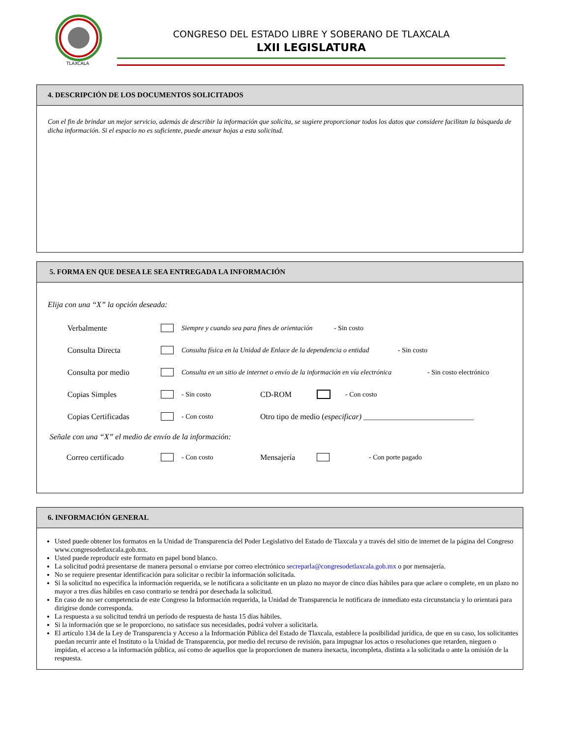TLAXCALA
CONGRESO DEL ESTADO LIBRE Y SOBERANO DE TLAXCALA
LXII LEGISLATURA
4. DESCRIPCIÓN DE LOS DOCUMENTOS SOLICITADOS
Con el fin de brindar un mejor servicio, además de describir la información que solicita, se sugiere proporcionar todos los datos que considere facilitan la búsqueda de dicha información. Si el espacio no es suficiente, puede anexar hojas a esta solicitud.
5. FORMA EN QUE DESEA LE SEA ENTREGADA LA INFORMACIÓN
Elija con una “X” la opción deseada:
Verbalmente Siempre y cuando sea para fines de orientación - Sin costo
Consulta Directa Consulta física en la Unidad de Enlace de la dependencia o entidad - Sin costo
Consulta por medio Consulta en un sitio de internet o envío de la información en vía electrónica - Sin costo electrónico
Copias Simples - Sin costo CD-ROM - Con costo
Copias Certificadas - Con costo Otro tipo de medio (especificar) ____________________________
Señale con una “X” el medio de envío de la información:
Correo certificado - Con costo Mensajería - Con porte pagado
6. INFORMACIÓN GENERAL
Usted puede obtener los formatos en la Unidad de Transparencia del Poder Legislativo del Estado de Tlaxcala y a través del sitio de internet de la página del Congreso www.congresodetlaxcala.gob.mx.
Usted puede reproducir este formato en papel bond blanco.
La solicitud podrá presentarse de manera personal o enviarse por correo electrónico secreparla@congresodetlaxcala.gob.mx o por mensajería.
No se requiere presentar identificación para solicitar o recibir la información solicitada.
Si la solicitud no especifica la información requerida, se le notificara a solicitante en un plazo no mayor de cinco días hábiles para que aclare o complete, en un plazo no mayor a tres días hábiles en caso contrario se tendrá por desechada la solicitud.
En caso de no ser competencia de este Congreso la Información requerida, la Unidad de Transparencia le notificara de inmediato esta circunstancia y lo orientará para dirigirse donde corresponda.
La respuesta a su solicitud tendrá un período de respuesta de hasta 15 días hábiles.
Si la información que se le proporciono, no satisface sus necesidades, podrá volver a solicitarla.
El artículo 134 de la Ley de Transparencia y Acceso a la Información Pública del Estado de Tlaxcala, establece la posibilidad jurídica, de que en su caso, los solicitantes puedan recurrir ante el Instituto o la Unidad de Transparencia, por medio del recurso de revisión, para impugnar los actos o resoluciones que retarden, nieguen o impidan, el acceso a la información pública, así como de aquellos que la proporcionen de manera inexacta, incompleta, distinta a la solicitada o ante la omisión de la respuesta.